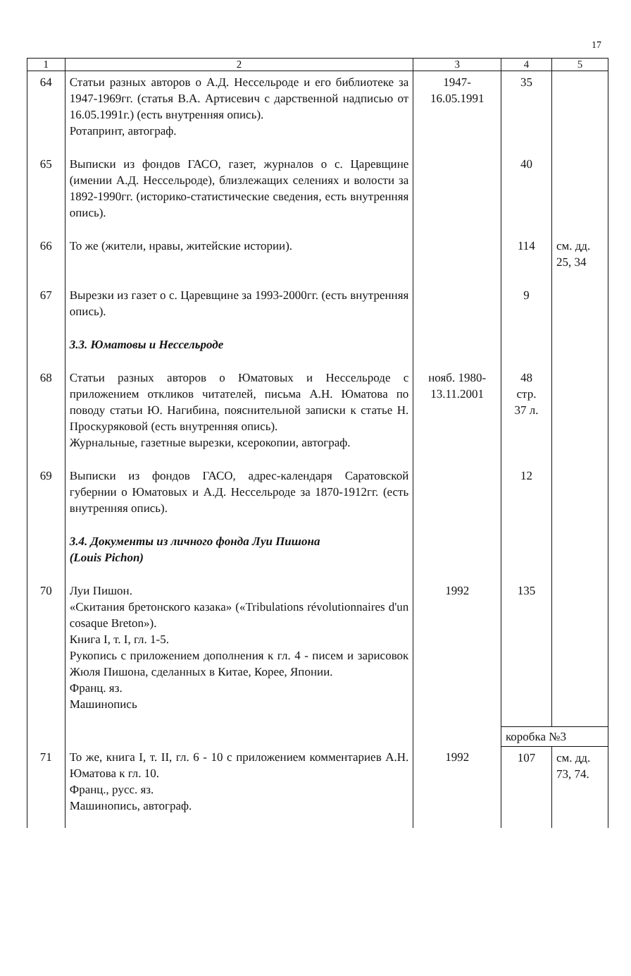17
| 1 | 2 | 3 | 4 | 5 |
| --- | --- | --- | --- | --- |
| 64 | Статьи разных авторов о А.Д. Нессельроде и его библиотеке за 1947-1969гг. (статья В.А. Артисевич с дарственной надписью от 16.05.1991г.) (есть внутренняя опись). Ротапринт, автограф. | 1947- 16.05.1991 | 35 | |
| 65 | Выписки из фондов ГАСО, газет, журналов о с. Царевщине (имении А.Д. Нессельроде), близлежащих селениях и волости за 1892-1990гг. (историко-статистические сведения, есть внутренняя опись). | | 40 | |
| 66 | То же (жители, нравы, житейские истории). | | 114 | см. дд. 25, 34 |
| 67 | Вырезки из газет о с. Царевщине за 1993-2000гг. (есть внутренняя опись). | | 9 | |
| | 3.3. Юматовы и Нессельроде | | | |
| 68 | Статьи разных авторов о Юматовых и Нессельроде с приложением откликов читателей, письма А.Н. Юматова по поводу статьи Ю. Нагибина, пояснительной записки к статье Н. Проскуряковой (есть внутренняя опись). Журнальные, газетные вырезки, ксерокопии, автограф. | нояб. 1980- 13.11.2001 | 48 стр. 37 л. | |
| 69 | Выписки из фондов ГАСО, адрес-календаря Саратовской губернии о Юматовых и А.Д. Нессельроде за 1870-1912гг. (есть внутренняя опись). | | 12 | |
| | 3.4. Документы из личного фонда Луи Пишона (Louis Pichon) | | | |
| 70 | Луи Пишон. «Скитания бретонского казака» («Tribulations révolutionnaires d'un cosaque Breton»). Книга I, т. I, гл. 1-5. Рукопись с приложением дополнения к гл. 4 - писем и зарисовок Жюля Пишона, сделанных в Китае, Корее, Японии. Франц. яз. Машинопись | 1992 | 135 | |
| | | | коробка №3 | |
| 71 | То же, книга I, т. II, гл. 6 - 10 с приложением комментариев А.Н. Юматова к гл. 10. Франц., русс. яз. Машинопись, автограф. | 1992 | 107 | см. дд. 73, 74. |